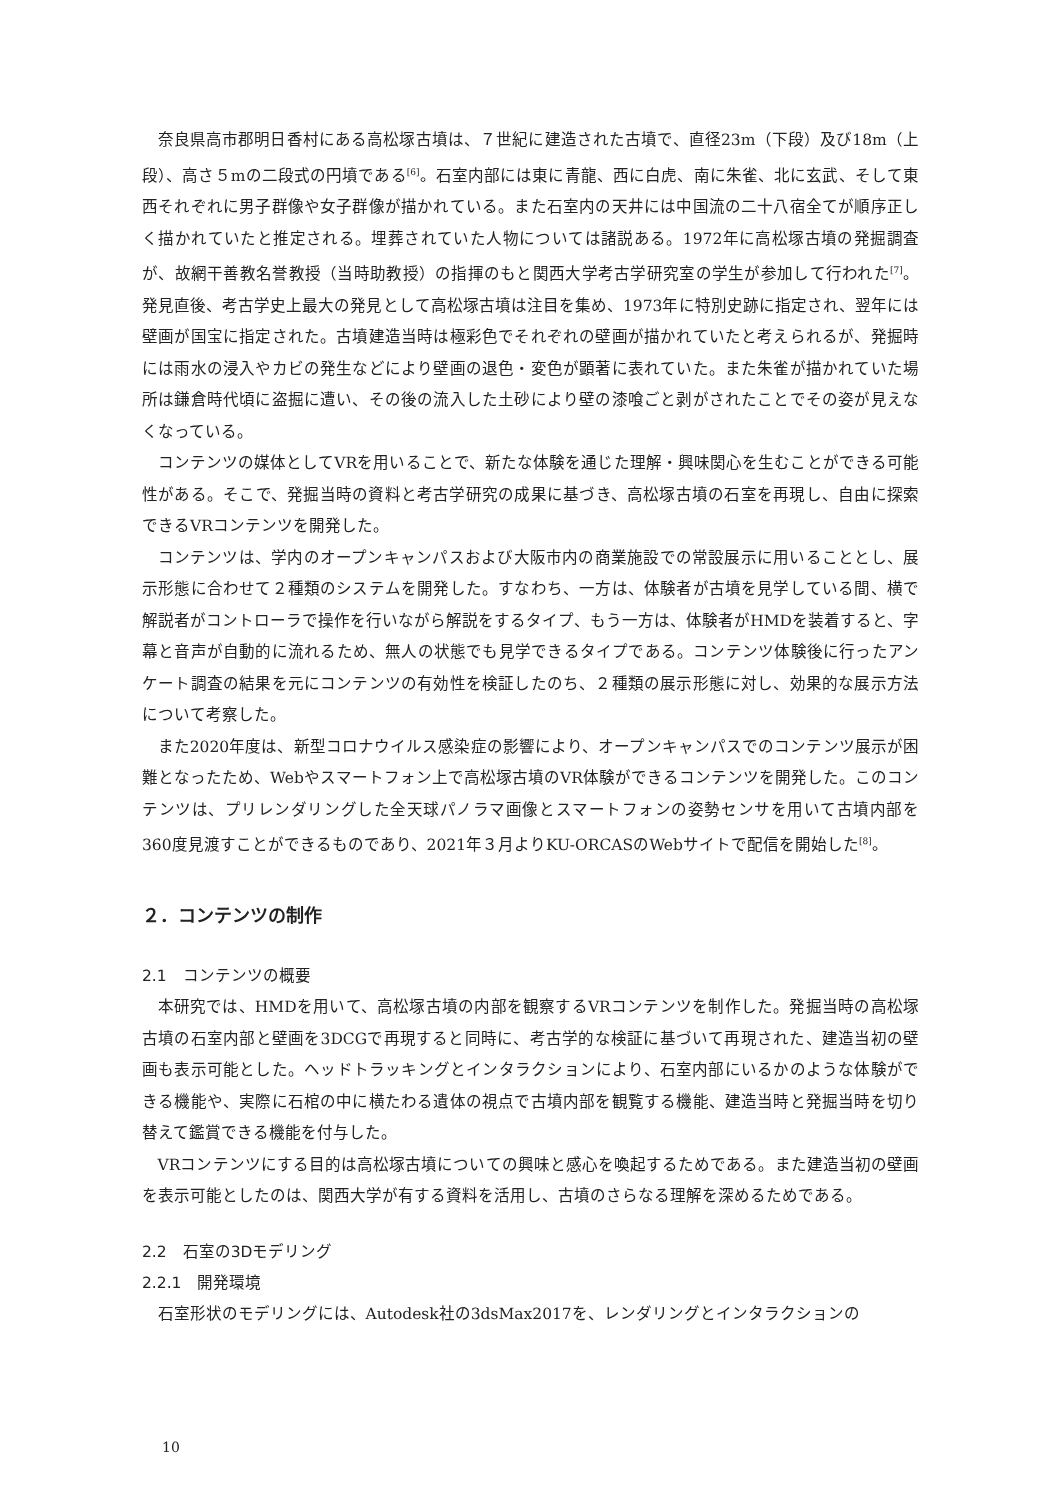奈良県高市郡明日香村にある高松塚古墳は、７世紀に建造された古墳で、直径23m（下段）及び18m（上段）、高さ５mの二段式の円墳である<sup>[6]</sup>。石室内部には東に青龍、西に白虎、南に朱雀、北に玄武、そして東西それぞれに男子群像や女子群像が描かれている。また石室内の天井には中国流の二十八宿全てが順序正しく描かれていたと推定される。埋葬されていた人物については諸説ある。1972年に高松塚古墳の発掘調査が、故網干善教名誉教授（当時助教授）の指揮のもと関西大学考古学研究室の学生が参加して行われた<sup>[7]</sup>。発見直後、考古学史上最大の発見として高松塚古墳は注目を集め、1973年に特別史跡に指定され、翌年には壁画が国宝に指定された。古墳建造当時は極彩色でそれぞれの壁画が描かれていたと考えられるが、発掘時には雨水の浸入やカビの発生などにより壁画の退色・変色が顕著に表れていた。また朱雀が描かれていた場所は鎌倉時代頃に盗掘に遭い、その後の流入した土砂により壁の漆喰ごと剥がされたことでその姿が見えなくなっている。
コンテンツの媒体としてVRを用いることで、新たな体験を通じた理解・興味関心を生むことができる可能性がある。そこで、発掘当時の資料と考古学研究の成果に基づき、高松塚古墳の石室を再現し、自由に探索できるVRコンテンツを開発した。
コンテンツは、学内のオープンキャンパスおよび大阪市内の商業施設での常設展示に用いることとし、展示形態に合わせて２種類のシステムを開発した。すなわち、一方は、体験者が古墳を見学している間、横で解説者がコントローラで操作を行いながら解説をするタイプ、もう一方は、体験者がHMDを装着すると、字幕と音声が自動的に流れるため、無人の状態でも見学できるタイプである。コンテンツ体験後に行ったアンケート調査の結果を元にコンテンツの有効性を検証したのち、２種類の展示形態に対し、効果的な展示方法について考察した。
また2020年度は、新型コロナウイルス感染症の影響により、オープンキャンパスでのコンテンツ展示が困難となったため、Webやスマートフォン上で高松塚古墳のVR体験ができるコンテンツを開発した。このコンテンツは、プリレンダリングした全天球パノラマ画像とスマートフォンの姿勢センサを用いて古墳内部を360度見渡すことができるものであり、2021年３月よりKU-ORCASのWebサイトで配信を開始した<sup>[8]</sup>。
２．コンテンツの制作
2.1　コンテンツの概要
本研究では、HMDを用いて、高松塚古墳の内部を観察するVRコンテンツを制作した。発掘当時の高松塚古墳の石室内部と壁画を3DCGで再現すると同時に、考古学的な検証に基づいて再現された、建造当初の壁画も表示可能とした。ヘッドトラッキングとインタラクションにより、石室内部にいるかのような体験ができる機能や、実際に石棺の中に横たわる遺体の視点で古墳内部を観覧する機能、建造当時と発掘当時を切り替えて鑑賞できる機能を付与した。
VRコンテンツにする目的は高松塚古墳についての興味と感心を喚起するためである。また建造当初の壁画を表示可能としたのは、関西大学が有する資料を活用し、古墳のさらなる理解を深めるためである。
2.2　石室の3Dモデリング
2.2.1　開発環境
石室形状のモデリングには、Autodesk社の3dsMax2017を、レンダリングとインタラクションの
10